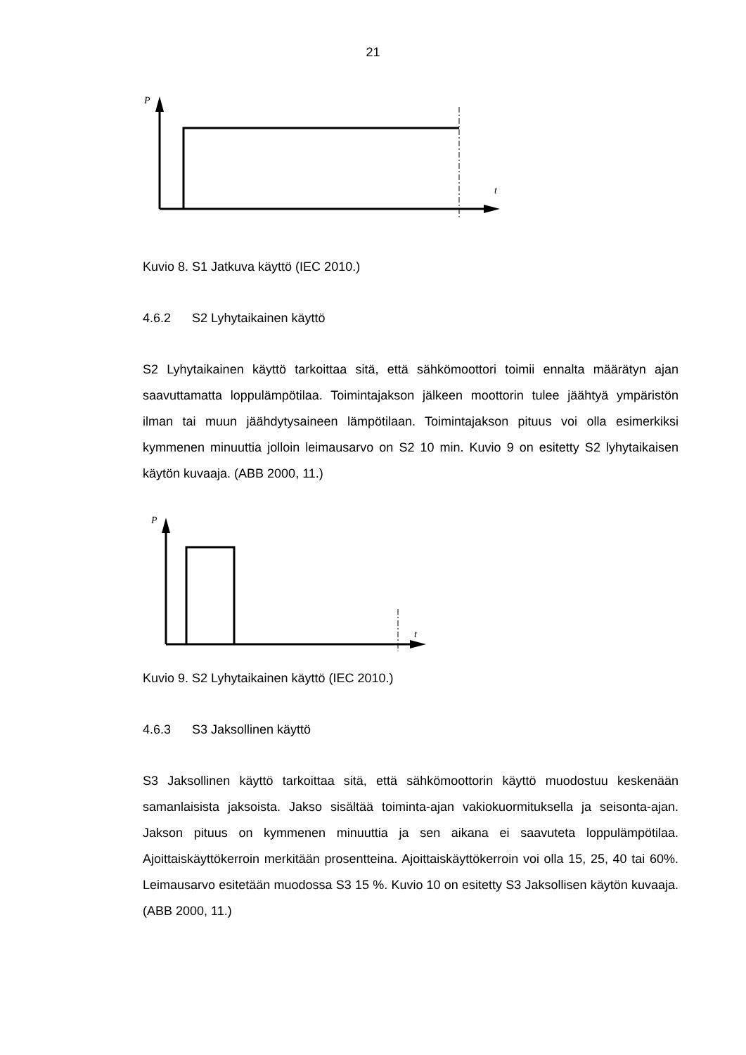21
P
t
Kuvio 8. S1 Jatkuva käyttö (IEC 2010.)
4.6.2 S2 Lyhytaikainen käyttö
S2 Lyhytaikainen käyttö tarkoittaa sitä, että sähkömoottori toimii ennalta määrätyn ajan saavuttamatta loppulämpötilaa. Toimintajakson jälkeen moottorin tulee jäähtyä ympäristön ilman tai muun jäähdytysaineen lämpötilaan. Toimintajakson pituus voi olla esimerkiksi kymmenen minuuttia jolloin leimausarvo on S2 10 min. Kuvio 9 on esitetty S2 lyhytaikaisen käytön kuvaaja. (ABB 2000, 11.)
P
t
Kuvio 9. S2 Lyhytaikainen käyttö (IEC 2010.)
4.6.3 S3 Jaksollinen käyttö
S3 Jaksollinen käyttö tarkoittaa sitä, että sähkömoottorin käyttö muodostuu keskenään samanlaisista jaksoista. Jakso sisältää toiminta-ajan vakiokuormituksella ja seisonta-ajan. Jakson pituus on kymmenen minuuttia ja sen aikana ei saavuteta loppulämpötilaa. Ajoittaiskäyttökerroin merkitään prosentteina. Ajoittaiskäyttökerroin voi olla 15, 25, 40 tai 60%. Leimausarvo esitetään muodossa S3 15 %. Kuvio 10 on esitetty S3 Jaksollisen käytön kuvaaja. (ABB 2000, 11.)